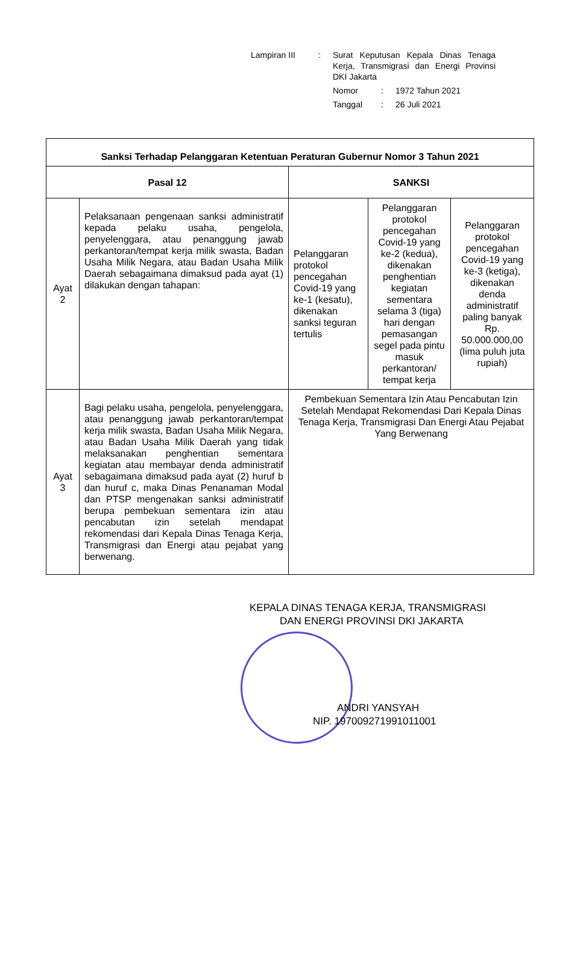| Lampiran III | : | Surat Keputusan Kepala Dinas Tenaga Kerja, Transmigrasi dan Energi Provinsi DKI Jakarta | | |
| | | Nomor | : | 1972 Tahun 2021 |
| | | Tanggal | : | 26 Juli 2021 |
| Sanksi Terhadap Pelanggaran Ketentuan Peraturan Gubernur Nomor 3 Tahun 2021 | | | | |
| --- | --- | --- | --- | --- |
| Pasal 12 | | SANKSI | | |
| Ayat 2 | Pelaksanaan pengenaan sanksi administratif kepada pelaku usaha, pengelola, penyelenggara, atau penanggung jawab perkantoran/tempat kerja milik swasta, Badan Usaha Milik Negara, atau Badan Usaha Milik Daerah sebagaimana dimaksud pada ayat (1) dilakukan dengan tahapan: | Pelanggaran protokol pencegahan Covid-19 yang ke-1 (kesatu), dikenakan sanksi teguran tertulis | Pelanggaran protokol pencegahan Covid-19 yang ke-2 (kedua), dikenakan penghentian kegiatan sementara selama 3 (tiga) hari dengan pemasangan segel pada pintu masuk perkantoran/ tempat kerja | Pelanggaran protokol pencegahan Covid-19 yang ke-3 (ketiga), dikenakan denda administratif paling banyak Rp. 50.000.000,00 (lima puluh juta rupiah) |
| Ayat 3 | Bagi pelaku usaha, pengelola, penyelenggara, atau penanggung jawab perkantoran/tempat kerja milik swasta, Badan Usaha Milik Negara, atau Badan Usaha Milik Daerah yang tidak melaksanakan penghentian sementara kegiatan atau membayar denda administratif sebagaimana dimaksud pada ayat (2) huruf b dan huruf c, maka Dinas Penanaman Modal dan PTSP mengenakan sanksi administratif berupa pembekuan sementara izin atau pencabutan izin setelah mendapat rekomendasi dari Kepala Dinas Tenaga Kerja, Transmigrasi dan Energi atau pejabat yang berwenang. | Pembekuan Sementara Izin Atau Pencabutan Izin Setelah Mendapat Rekomendasi Dari Kepala Dinas Tenaga Kerja, Transmigrasi Dan Energi Atau Pejabat Yang Berwenang | | |
KEPALA DINAS TENAGA KERJA, TRANSMIGRASI
DAN ENERGI PROVINSI DKI JAKARTA
ANDRI YANSYAH
NIP. 197009271991011001